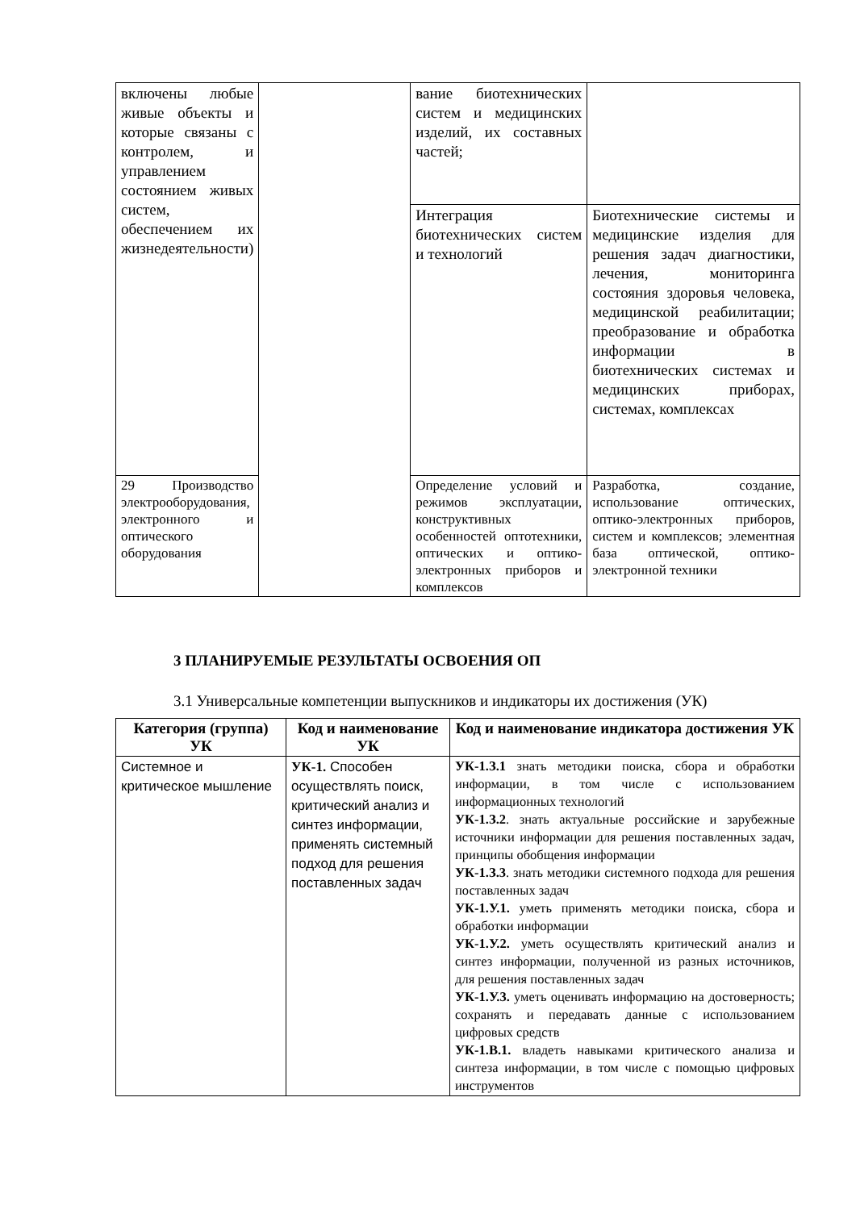| включены любые живые объекты и которые связаны с контролем, и управлением состоянием живых систем, обеспечением их жизнедеятельности) | | вание биотехнических систем и медицинских изделий, их составных частей; | |
| | | Интеграция биотехнических систем и технологий | Биотехнические системы и медицинские изделия для решения задач диагностики, лечения, мониторинга состояния здоровья человека, медицинской реабилитации; преобразование и обработка информации в биотехнических системах и медицинских приборах, системах, комплексах |
| 29 Производство электрооборудования, электронного и оптического оборудования | | Определение условий и режимов эксплуатации, конструктивных особенностей оптотехники, оптических и оптико-электронных приборов и комплексов | Разработка, создание, использование оптических, оптико-электронных приборов, систем и комплексов; элементная база оптической, оптико-электронной техники |
3 ПЛАНИРУЕМЫЕ РЕЗУЛЬТАТЫ ОСВОЕНИЯ ОП
3.1 Универсальные компетенции выпускников и индикаторы их достижения (УК)
| Категория (группа) УК | Код и наименование УК | Код и наименование индикатора достижения УК |
| --- | --- | --- |
| Системное и критическое мышление | УК-1. Способен осуществлять поиск, критический анализ и синтез информации, применять системный подход для решения поставленных задач | УК-1.З.1 знать методики поиска, сбора и обработки информации, в том числе с использованием информационных технологий УК-1.З.2 . знать актуальные российские и зарубежные источники информации для решения поставленных задач, принципы обобщения информации УК-1.З.3 . знать методики системного подхода для решения поставленных задач УК-1.У.1. уметь применять методики поиска, сбора и обработки информации УК-1.У.2. уметь осуществлять критический анализ и синтез информации, полученной из разных источников, для решения поставленных задач УК-1.У.3. уметь оценивать информацию на достоверность; сохранять и передавать данные с использованием цифровых средств УК-1.В.1. владеть навыками критического анализа и синтеза информации, в том числе с помощью цифровых инструментов |